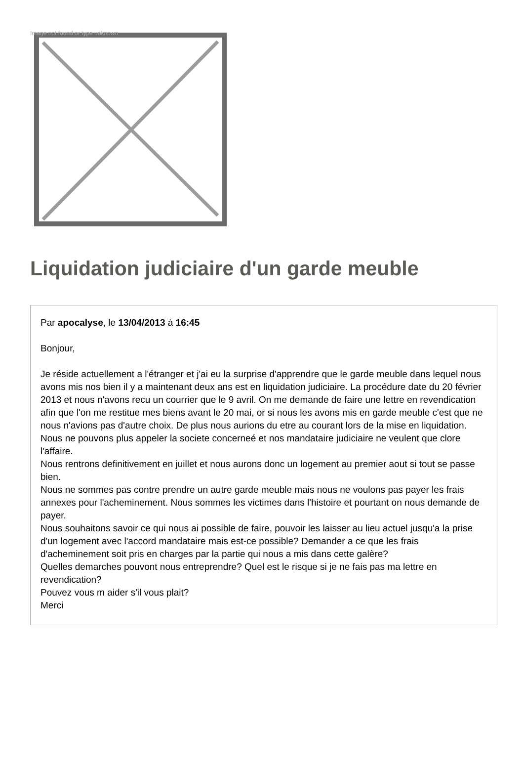Image not found or type unknown
Liquidation judiciaire d'un garde meuble
Par apocalyse, le 13/04/2013 à 16:45
Bonjour,
Je réside actuellement a l'étranger et j'ai eu la surprise d'apprendre que le garde meuble dans lequel nous avons mis nos bien il y a maintenant deux ans est en liquidation judiciaire. La procédure date du 20 février 2013 et nous n'avons recu un courrier que le 9 avril. On me demande de faire une lettre en revendication afin que l'on me restitue mes biens avant le 20 mai, or si nous les avons mis en garde meuble c'est que ne nous n'avions pas d'autre choix. De plus nous aurions du etre au courant lors de la mise en liquidation.
Nous ne pouvons plus appeler la societe concerneé et nos mandataire judiciaire ne veulent que clore l'affaire.
Nous rentrons definitivement en juillet et nous aurons donc un logement au premier aout si tout se passe bien.
Nous ne sommes pas contre prendre un autre garde meuble mais nous ne voulons pas payer les frais annexes pour l'acheminement. Nous sommes les victimes dans l'histoire et pourtant on nous demande de payer.
Nous souhaitons savoir ce qui nous ai possible de faire, pouvoir les laisser au lieu actuel jusqu'a la prise d'un logement avec l'accord mandataire mais est-ce possible? Demander a ce que les frais d'acheminement soit pris en charges par la partie qui nous a mis dans cette galère?
Quelles demarches pouvont nous entreprendre? Quel est le risque si je ne fais pas ma lettre en revendication?
Pouvez vous m aider s'il vous plait?
Merci